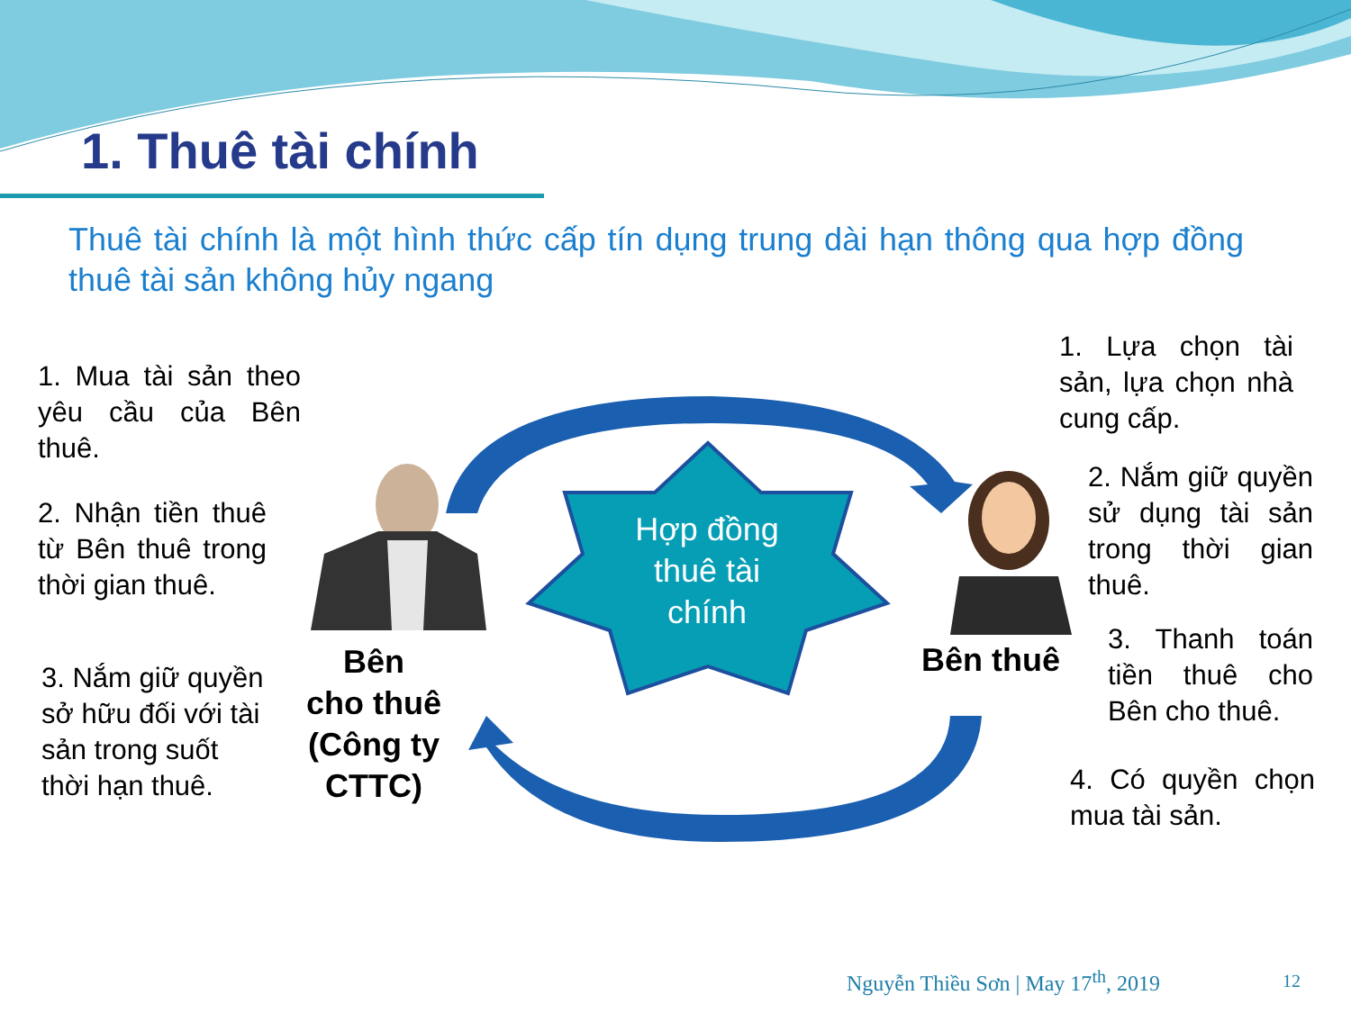1. Thuê tài chính
Thuê tài chính là một hình thức cấp tín dụng trung dài hạn thông qua hợp đồng thuê tài sản không hủy ngang
1. Mua tài sản theo yêu cầu của Bên thuê.
2. Nhận tiền thuê từ Bên thuê trong thời gian thuê.
3. Nắm giữ quyền sở hữu đối với tài sản trong suốt thời hạn thuê.
Bên
cho thuê
(Công ty
CTTC)
Hợp đồng thuê tài chính
Bên thuê
1. Lựa chọn tài sản, lựa chọn nhà cung cấp.
2. Nắm giữ quyền sử dụng tài sản trong thời gian thuê.
3. Thanh toán tiền thuê cho Bên cho thuê.
4. Có quyền chọn mua tài sản.
Nguyễn Thiều Sơn | May 17<sup>th</sup>, 2019
12